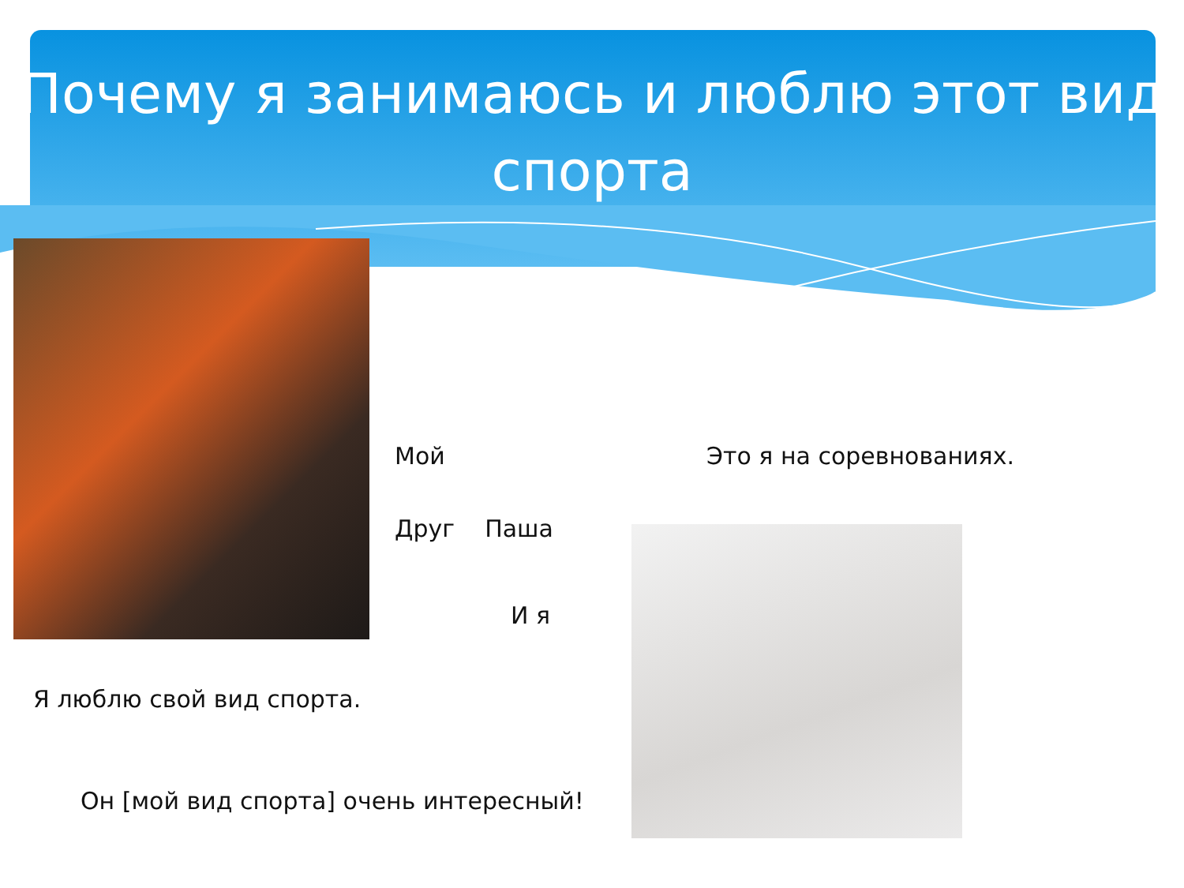Почему я занимаюсь и люблю этот вид спорта
Мой Это я на соревнованиях.
Друг Паша
И я
Я люблю свой вид спорта.
Он [мой вид спорта] очень интересный!